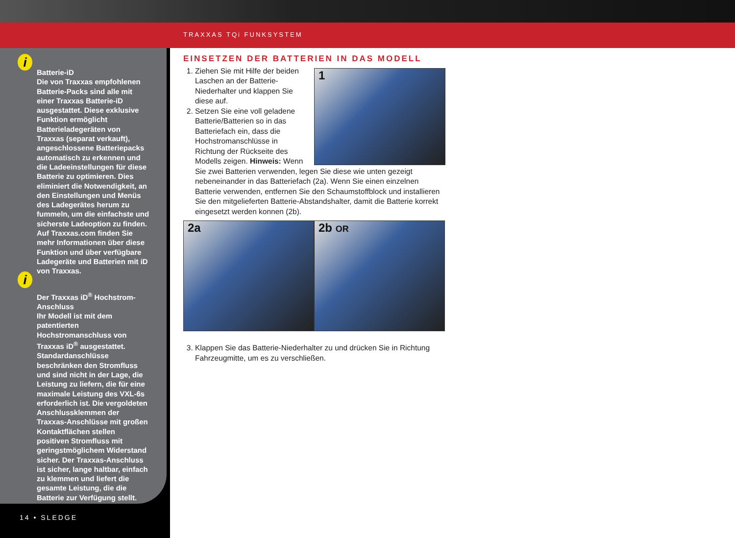TRAXXAS TQi FUNKSYSTEM
i
Batterie-iD
Die von Traxxas empfohlenen Batterie-Packs sind alle mit einer Traxxas Batterie-iD ausgestattet. Diese exklusive Funktion ermöglicht Batterieladegeräten von Traxxas (separat verkauft), angeschlossene Batteriepacks automatisch zu erkennen und die Ladeeinstellungen für diese Batterie zu optimieren. Dies eliminiert die Notwendigkeit, an den Einstellungen und Menüs des Ladegerätes herum zu fummeln, um die einfachste und sicherste Ladeoption zu finden. Auf Traxxas.com finden Sie mehr Informationen über diese Funktion und über verfügbare Ladegeräte und Batterien mit iD von Traxxas.
i
Der Traxxas iD<sup>®</sup> Hochstrom-Anschluss
Ihr Modell ist mit dem patentierten Hochstromanschluss von Traxxas iD<sup>®</sup> ausgestattet. Standardanschlüsse beschränken den Stromfluss und sind nicht in der Lage, die Leistung zu liefern, die für eine maximale Leistung des VXL-6s erforderlich ist. Die vergoldeten Anschlussklemmen der Traxxas-Anschlüsse mit großen Kontaktflächen stellen positiven Stromfluss mit geringstmöglichem Widerstand sicher. Der Traxxas-Anschluss ist sicher, lange haltbar, einfach zu klemmen und liefert die gesamte Leistung, die die Batterie zur Verfügung stellt.
14 • SLEDGE
EINSETZEN DER BATTERIEN IN DAS MODELL
1
1. Ziehen Sie mit Hilfe der beiden Laschen an der Batterie-Niederhalter und klappen Sie diese auf.
2. Setzen Sie eine voll geladene Batterie/Batterien so in das Batteriefach ein, dass die Hochstromanschlüsse in Richtung der Rückseite des Modells zeigen. Hinweis: Wenn Sie zwei Batterien verwenden, legen Sie diese wie unten gezeigt nebeneinander in das Batteriefach (2a). Wenn Sie einen einzelnen Batterie verwenden, entfernen Sie den Schaumstoffblock und installieren Sie den mitgelieferten Batterie-Abstandshalter, damit die Batterie korrekt eingesetzt werden konnen (2b).
2a 2b OR
3. Klappen Sie das Batterie-Niederhalter zu und drücken Sie in Richtung Fahrzeugmitte, um es zu verschließen.